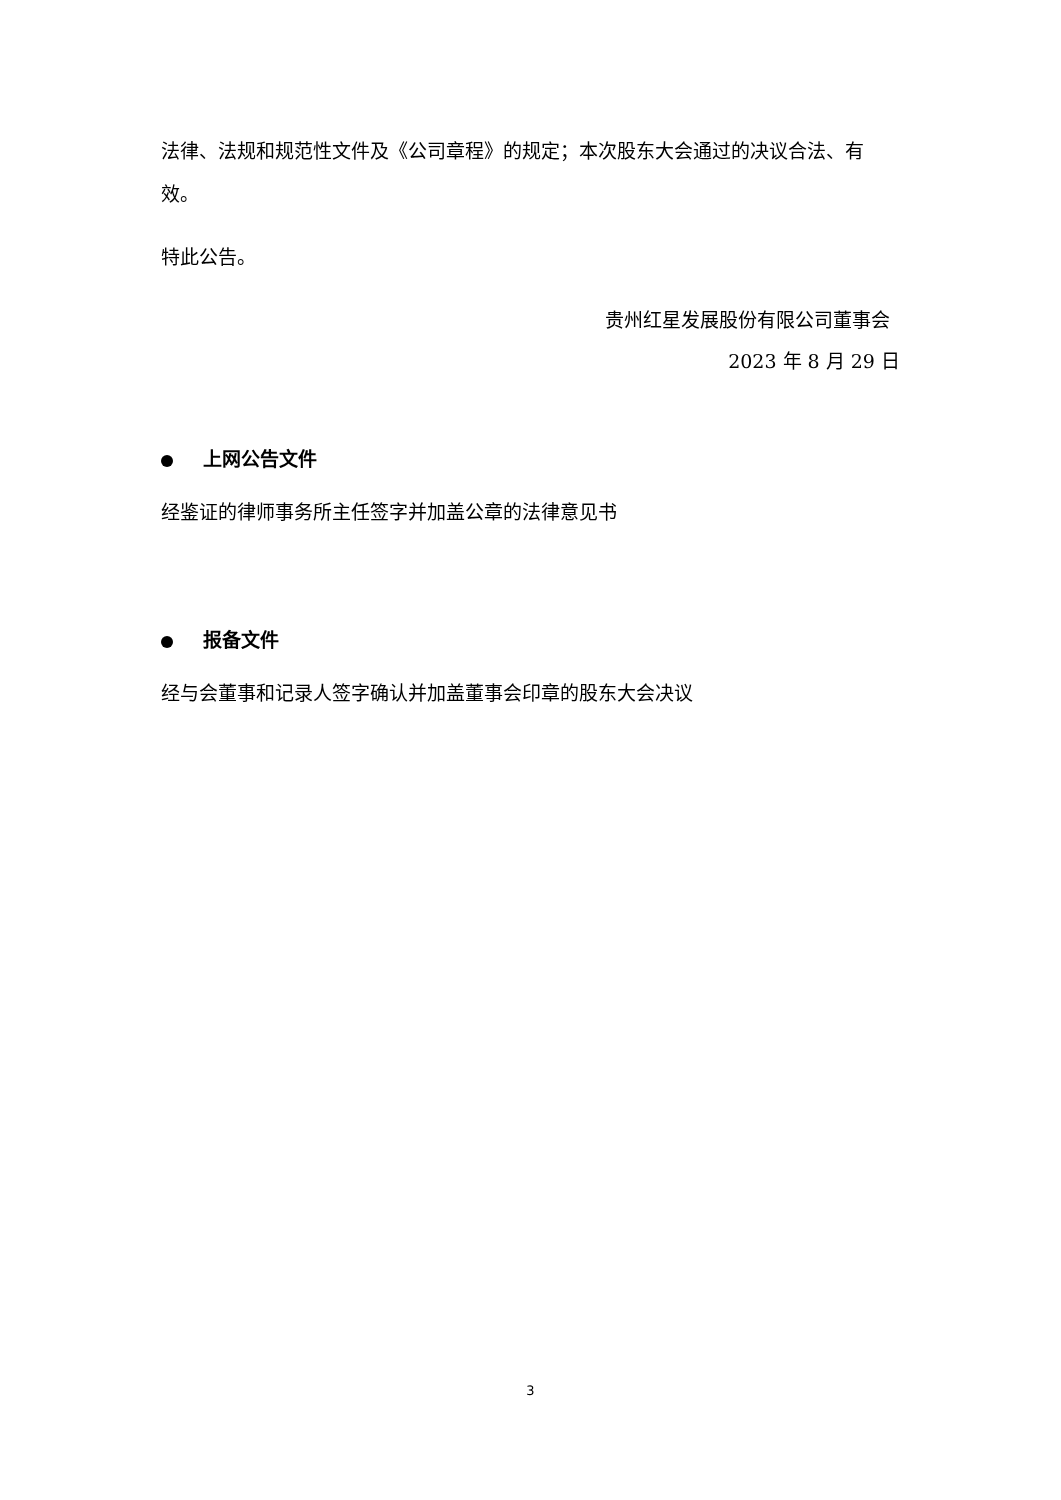法律、法规和规范性文件及《公司章程》的规定；本次股东大会通过的决议合法、有效。
特此公告。
贵州红星发展股份有限公司董事会
2023 年 8 月 29 日
上网公告文件
经鉴证的律师事务所主任签字并加盖公章的法律意见书
报备文件
经与会董事和记录人签字确认并加盖董事会印章的股东大会决议
3